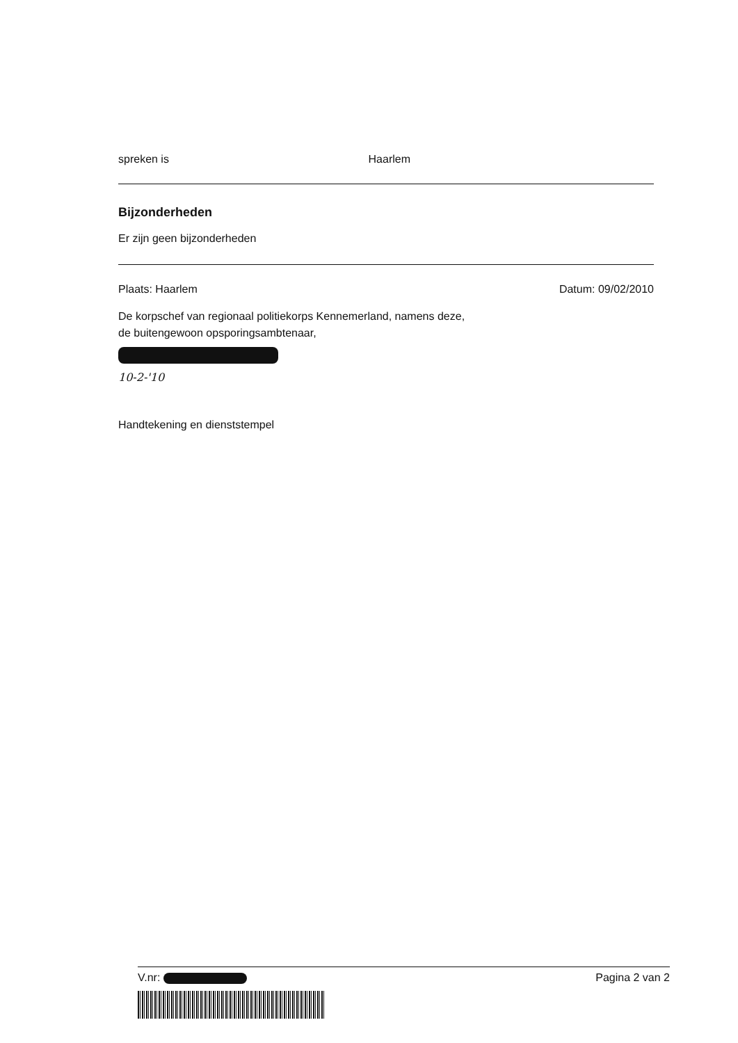spreken is Haarlem
Bijzonderheden
Er zijn geen bijzonderheden
Plaats: Haarlem Datum: 09/02/2010
De korpschef van regionaal politiekorps Kennemerland, namens deze,
de buitengewoon opsporingsambtenaar,
10-2-'10
Handtekening en dienststempel
V.nr: Pagina 2 van 2